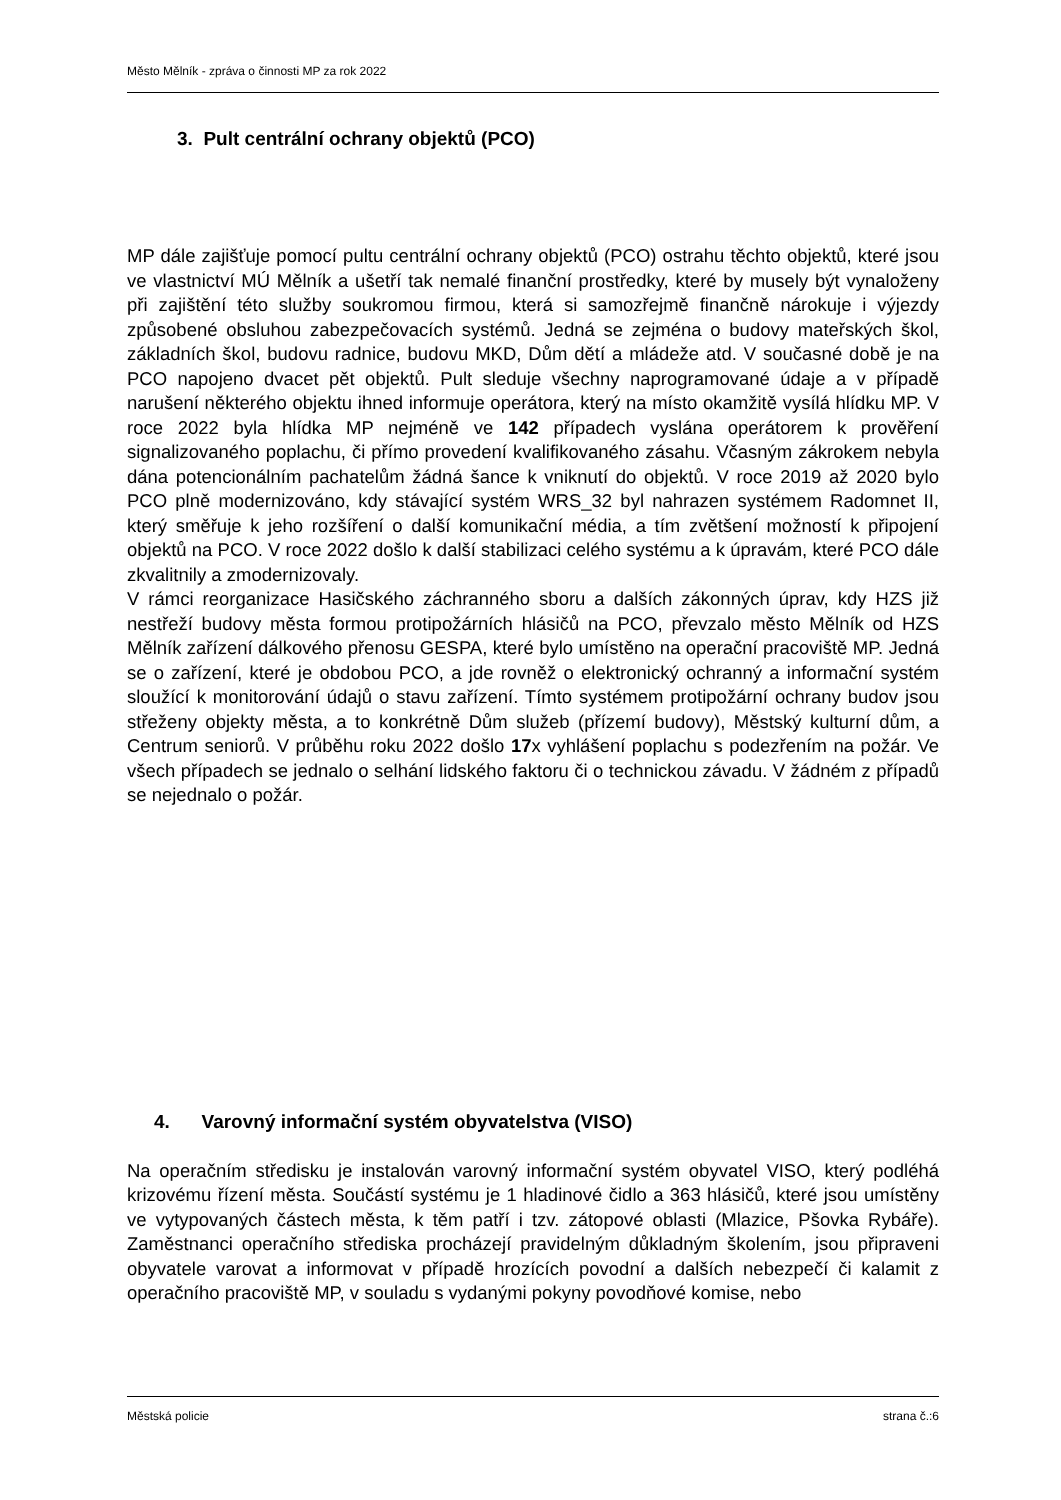Město Mělník - zpráva o činnosti MP za rok 2022
3. Pult centrální ochrany objektů (PCO)
MP dále zajišťuje pomocí pultu centrální ochrany objektů (PCO) ostrahu těchto objektů, které jsou ve vlastnictví MÚ Mělník a ušetří tak nemalé finanční prostředky, které by musely být vynaloženy při zajištění této služby soukromou firmou, která si samozřejmě finančně nárokuje i výjezdy způsobené obsluhou zabezpečovacích systémů. Jedná se zejména o budovy mateřských škol, základních škol, budovu radnice, budovu MKD, Dům dětí a mládeže atd. V současné době je na PCO napojeno dvacet pět objektů. Pult sleduje všechny naprogramované údaje a v případě narušení některého objektu ihned informuje operátora, který na místo okamžitě vysílá hlídku MP. V roce 2022 byla hlídka MP nejméně ve 142 případech vyslána operátorem k prověření signalizovaného poplachu, či přímo provedení kvalifikovaného zásahu. Včasným zákrokem nebyla dána potencionálním pachatelům žádná šance k vniknutí do objektů. V roce 2019 až 2020 bylo PCO plně modernizováno, kdy stávající systém WRS_32 byl nahrazen systémem Radomnet II, který směřuje k jeho rozšíření o další komunikační média, a tím zvětšení možností k připojení objektů na PCO. V roce 2022 došlo k další stabilizaci celého systému a k úpravám, které PCO dále zkvalitnily a zmodernizovaly.
V rámci reorganizace Hasičského záchranného sboru a dalších zákonných úprav, kdy HZS již nestřeží budovy města formou protipožárních hlásičů na PCO, převzalo město Mělník od HZS Mělník zařízení dálkového přenosu GESPA, které bylo umístěno na operační pracoviště MP. Jedná se o zařízení, které je obdobou PCO, a jde rovněž o elektronický ochranný a informační systém sloužící k monitorování údajů o stavu zařízení. Tímto systémem protipožární ochrany budov jsou střeženy objekty města, a to konkrétně Dům služeb (přízemí budovy), Městský kulturní dům, a Centrum seniorů. V průběhu roku 2022 došlo 17x vyhlášení poplachu s podezřením na požár. Ve všech případech se jednalo o selhání lidského faktoru či o technickou závadu. V žádném z případů se nejednalo o požár.
4. Varovný informační systém obyvatelstva (VISO)
Na operačním středisku je instalován varovný informační systém obyvatel VISO, který podléhá krizovému řízení města. Součástí systému je 1 hladinové čidlo a 363 hlásičů, které jsou umístěny ve vytypovaných částech města, k těm patří i tzv. zátopové oblasti (Mlazice, Pšovka Rybáře). Zaměstnanci operačního střediska procházejí pravidelným důkladným školením, jsou připraveni obyvatele varovat a informovat v případě hrozících povodní a dalších nebezpečí či kalamit z operačního pracoviště MP, v souladu s vydanými pokyny povodňové komise, nebo
Městská policie strana č.:6